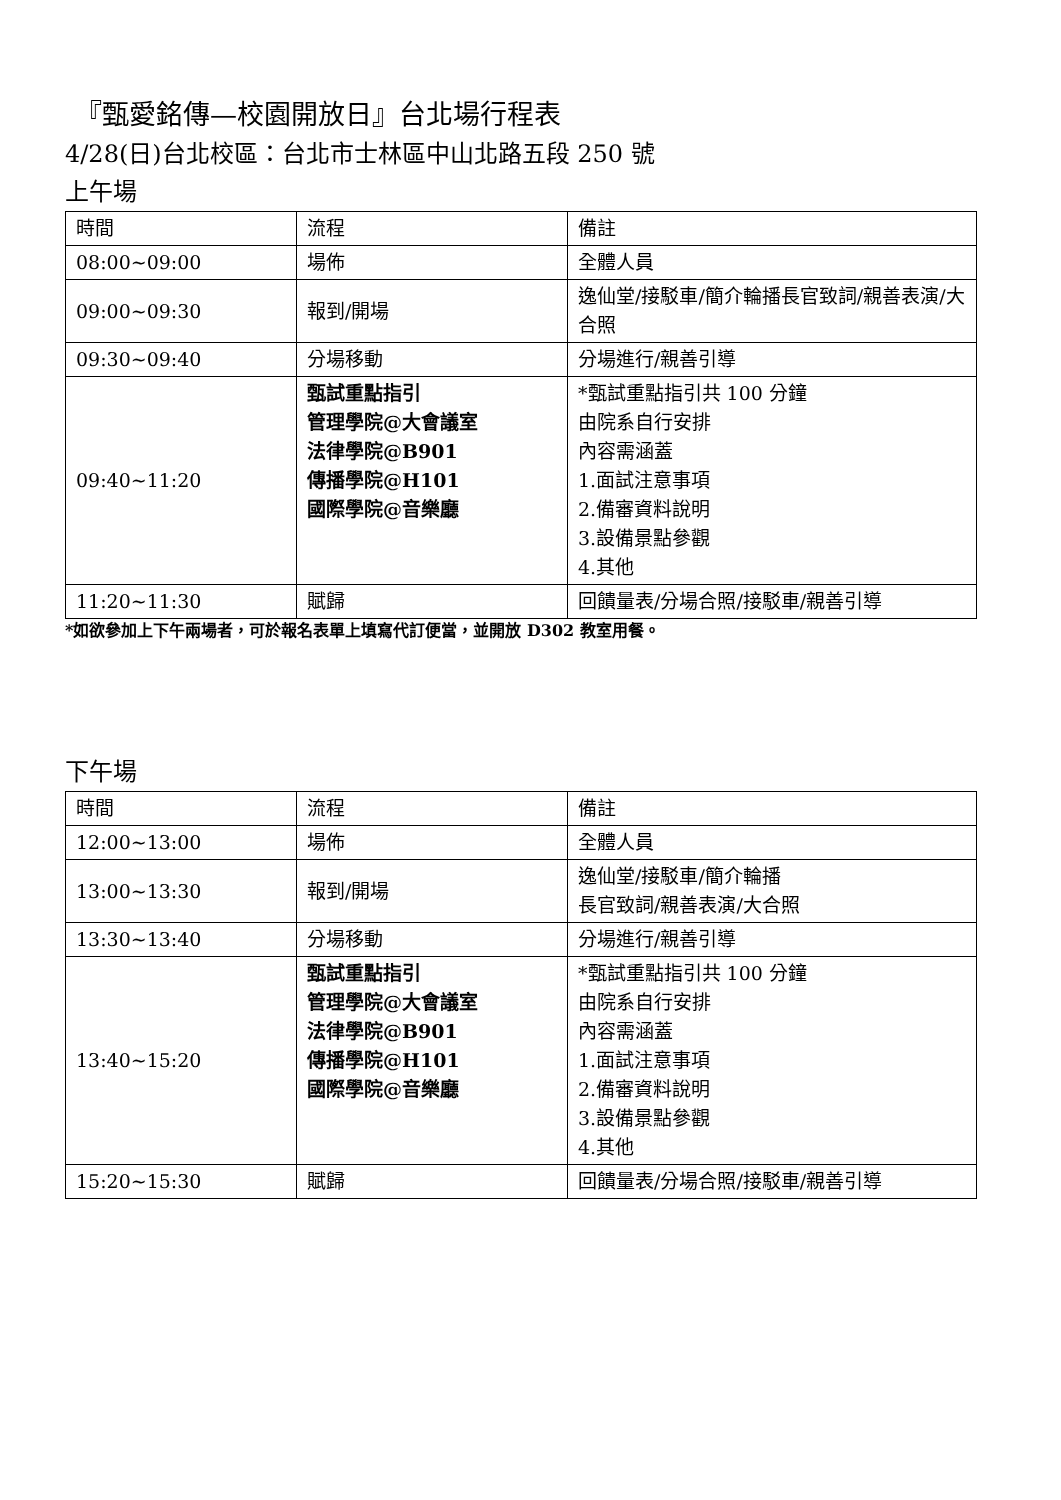『甄愛銘傳—校園開放日』台北場行程表
4/28(日)台北校區：台北市士林區中山北路五段 250 號
上午場
| 時間 | 流程 | 備註 |
| 08:00~09:00 | 場佈 | 全體人員 |
| 09:00~09:30 | 報到/開場 | 逸仙堂/接駁車/簡介輪播長官致詞/親善表演/大合照 |
| 09:30~09:40 | 分場移動 | 分場進行/親善引導 |
| 09:40~11:20 | 甄試重點指引 管理學院@大會議室 法律學院@B901 傳播學院@H101 國際學院@音樂廳 | *甄試重點指引共 100 分鐘 由院系自行安排 內容需涵蓋 1.面試注意事項 2.備審資料說明 3.設備景點參觀 4.其他 |
| 11:20~11:30 | 賦歸 | 回饋量表/分場合照/接駁車/親善引導 |
*如欲參加上下午兩場者，可於報名表單上填寫代訂便當，並開放 D302 教室用餐。
下午場
| 時間 | 流程 | 備註 |
| 12:00~13:00 | 場佈 | 全體人員 |
| 13:00~13:30 | 報到/開場 | 逸仙堂/接駁車/簡介輪播 長官致詞/親善表演/大合照 |
| 13:30~13:40 | 分場移動 | 分場進行/親善引導 |
| 13:40~15:20 | 甄試重點指引 管理學院@大會議室 法律學院@B901 傳播學院@H101 國際學院@音樂廳 | *甄試重點指引共 100 分鐘 由院系自行安排 內容需涵蓋 1.面試注意事項 2.備審資料說明 3.設備景點參觀 4.其他 |
| 15:20~15:30 | 賦歸 | 回饋量表/分場合照/接駁車/親善引導 |